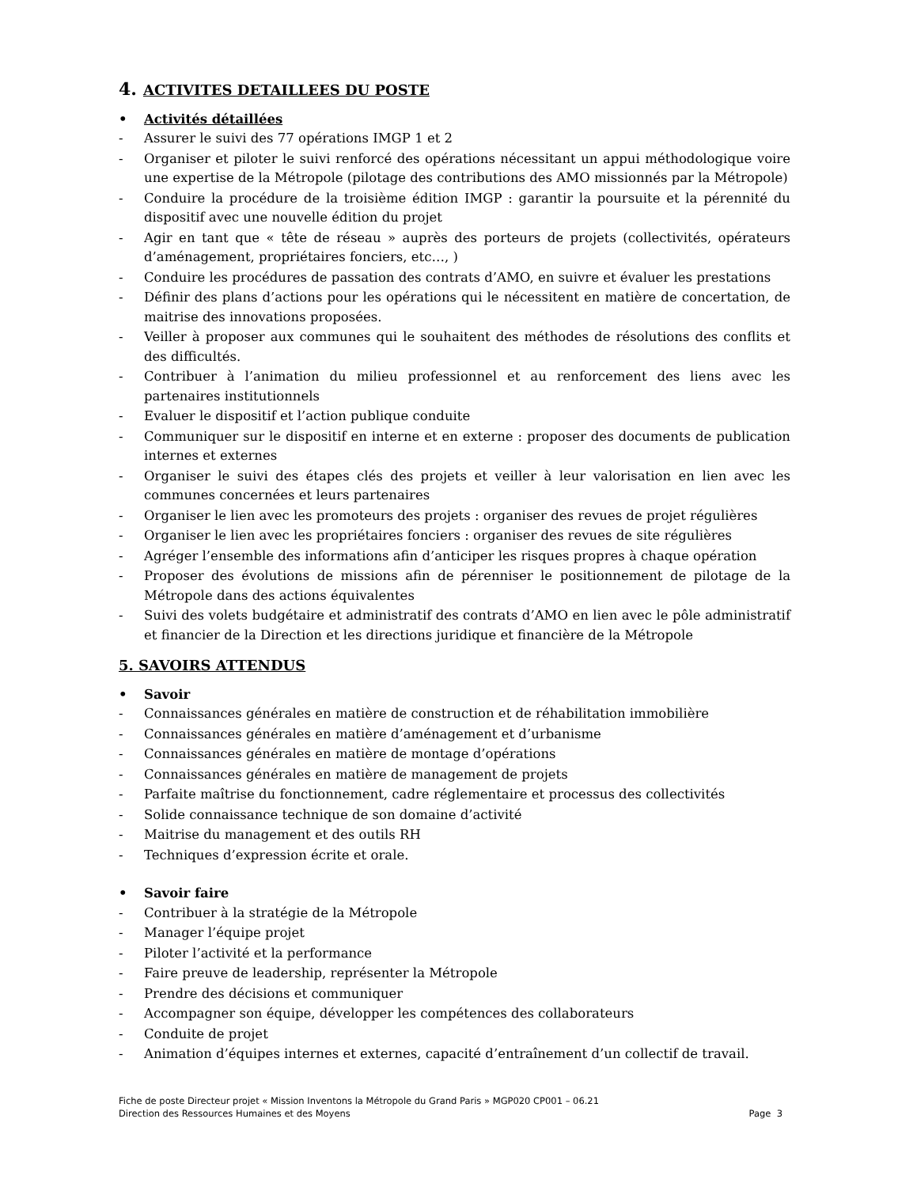4. ACTIVITES DETAILLEES DU POSTE
• Activités détaillées
- Assurer le suivi des 77 opérations IMGP 1 et 2
- Organiser et piloter le suivi renforcé des opérations nécessitant un appui méthodologique voire une expertise de la Métropole (pilotage des contributions des AMO missionnés par la Métropole)
- Conduire la procédure de la troisième édition IMGP : garantir la poursuite et la pérennité du dispositif avec une nouvelle édition du projet
- Agir en tant que « tête de réseau » auprès des porteurs de projets (collectivités, opérateurs d’aménagement, propriétaires fonciers, etc…, )
- Conduire les procédures de passation des contrats d’AMO, en suivre et évaluer les prestations
- Définir des plans d’actions pour les opérations qui le nécessitent en matière de concertation, de maitrise des innovations proposées.
- Veiller à proposer aux communes qui le souhaitent des méthodes de résolutions des conflits et des difficultés.
- Contribuer à l’animation du milieu professionnel et au renforcement des liens avec les partenaires institutionnels
- Evaluer le dispositif et l’action publique conduite
- Communiquer sur le dispositif en interne et en externe : proposer des documents de publication internes et externes
- Organiser le suivi des étapes clés des projets et veiller à leur valorisation en lien avec les communes concernées et leurs partenaires
- Organiser le lien avec les promoteurs des projets : organiser des revues de projet régulières
- Organiser le lien avec les propriétaires fonciers : organiser des revues de site régulières
- Agréger l’ensemble des informations afin d’anticiper les risques propres à chaque opération
- Proposer des évolutions de missions afin de pérenniser le positionnement de pilotage de la Métropole dans des actions équivalentes
- Suivi des volets budgétaire et administratif des contrats d’AMO en lien avec le pôle administratif et financier de la Direction et les directions juridique et financière de la Métropole
5. SAVOIRS ATTENDUS
• Savoir
- Connaissances générales en matière de construction et de réhabilitation immobilière
- Connaissances générales en matière d’aménagement et d’urbanisme
- Connaissances générales en matière de montage d’opérations
- Connaissances générales en matière de management de projets
- Parfaite maîtrise du fonctionnement, cadre réglementaire et processus des collectivités
- Solide connaissance technique de son domaine d’activité
- Maitrise du management et des outils RH
- Techniques d’expression écrite et orale.
• Savoir faire
- Contribuer à la stratégie de la Métropole
- Manager l’équipe projet
- Piloter l’activité et la performance
- Faire preuve de leadership, représenter la Métropole
- Prendre des décisions et communiquer
- Accompagner son équipe, développer les compétences des collaborateurs
- Conduite de projet
- Animation d’équipes internes et externes, capacité d’entraînement d’un collectif de travail.
Fiche de poste Directeur projet « Mission Inventons la Métropole du Grand Paris » MGP020 CP001 – 06.21
Direction des Ressources Humaines et des Moyens Page 3